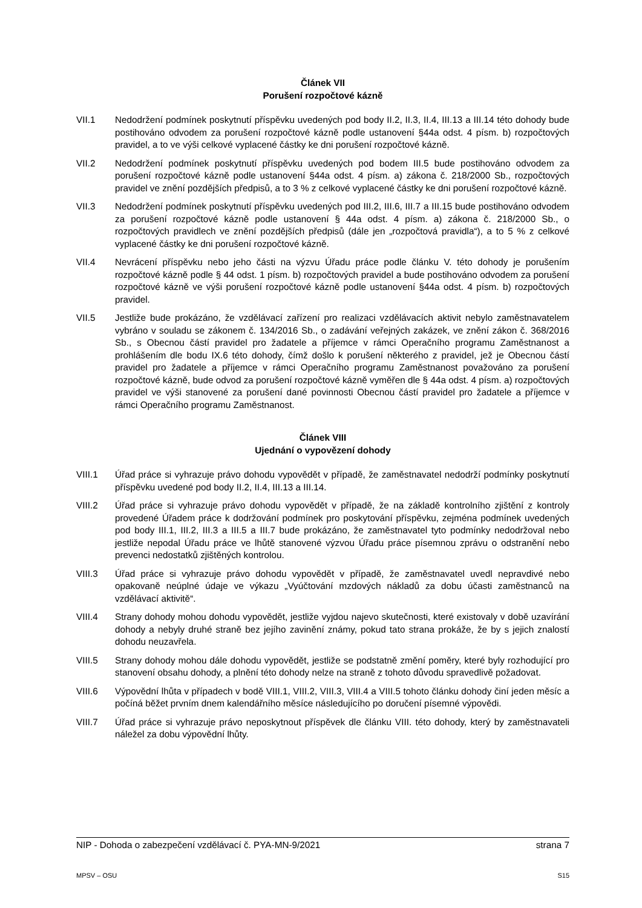Článek VII
Porušení rozpočtové kázně
VII.1 Nedodržení podmínek poskytnutí příspěvku uvedených pod body II.2, II.3, II.4, III.13 a III.14 této dohody bude postihováno odvodem za porušení rozpočtové kázně podle ustanovení §44a odst. 4 písm. b) rozpočtových pravidel, a to ve výši celkové vyplacené částky ke dni porušení rozpočtové kázně.
VII.2 Nedodržení podmínek poskytnutí příspěvku uvedených pod bodem III.5 bude postihováno odvodem za porušení rozpočtové kázně podle ustanovení §44a odst. 4 písm. a) zákona č. 218/2000 Sb., rozpočtových pravidel ve znění pozdějších předpisů, a to 3 % z celkové vyplacené částky ke dni porušení rozpočtové kázně.
VII.3 Nedodržení podmínek poskytnutí příspěvku uvedených pod III.2, III.6, III.7 a III.15 bude postihováno odvodem za porušení rozpočtové kázně podle ustanovení § 44a odst. 4 písm. a) zákona č. 218/2000 Sb., o rozpočtových pravidlech ve znění pozdějších předpisů (dále jen „rozpočtová pravidla“), a to 5 % z celkové vyplacené částky ke dni porušení rozpočtové kázně.
VII.4 Nevrácení příspěvku nebo jeho části na výzvu Úřadu práce podle článku V. této dohody je porušením rozpočtové kázně podle § 44 odst. 1 písm. b) rozpočtových pravidel a bude postihováno odvodem za porušení rozpočtové kázně ve výši porušení rozpočtové kázně podle ustanovení §44a odst. 4 písm. b) rozpočtových pravidel.
VII.5 Jestliže bude prokázáno, že vzdělávací zařízení pro realizaci vzdělávacích aktivit nebylo zaměstnavatelem vybráno v souladu se zákonem č. 134/2016 Sb., o zadávání veřejných zakázek, ve znění zákon č. 368/2016 Sb., s Obecnou částí pravidel pro žadatele a příjemce v rámci Operačního programu Zaměstnanost a prohlášením dle bodu IX.6 této dohody, čímž došlo k porušení některého z pravidel, jež je Obecnou částí pravidel pro žadatele a příjemce v rámci Operačního programu Zaměstnanost považováno za porušení rozpočtové kázně, bude odvod za porušení rozpočtové kázně vyměřen dle § 44a odst. 4 písm. a) rozpočtových pravidel ve výši stanovené za porušení dané povinnosti Obecnou částí pravidel pro žadatele a příjemce v rámci Operačního programu Zaměstnanost.
Článek VIII
Ujednání o vypovězení dohody
VIII.1 Úřad práce si vyhrazuje právo dohodu vypovědět v případě, že zaměstnavatel nedodrží podmínky poskytnutí příspěvku uvedené pod body II.2, II.4, III.13 a III.14.
VIII.2 Úřad práce si vyhrazuje právo dohodu vypovědět v případě, že na základě kontrolního zjištění z kontroly provedené Úřadem práce k dodržování podmínek pro poskytování příspěvku, zejména podmínek uvedených pod body III.1, III.2, III.3 a III.5 a III.7 bude prokázáno, že zaměstnavatel tyto podmínky nedodržoval nebo jestliže nepodal Úřadu práce ve lhůtě stanovené výzvou Úřadu práce písemnou zprávu o odstranění nebo prevenci nedostatků zjištěných kontrolou.
VIII.3 Úřad práce si vyhrazuje právo dohodu vypovědět v případě, že zaměstnavatel uvedl nepravdivé nebo opakovaně neúplné údaje ve výkazu „Vyúčtování mzdových nákladů za dobu účasti zaměstnanců na vzdělávací aktivitě“.
VIII.4 Strany dohody mohou dohodu vypovědět, jestliže vyjdou najevo skutečnosti, které existovaly v době uzavírání dohody a nebyly druhé straně bez jejího zavinění známy, pokud tato strana prokáže, že by s jejich znalostí dohodu neuzavřela.
VIII.5 Strany dohody mohou dále dohodu vypovědět, jestliže se podstatně změní poměry, které byly rozhodující pro stanovení obsahu dohody, a plnění této dohody nelze na straně z tohoto důvodu spravedlivě požadovat.
VIII.6 Výpovědní lhůta v případech v bodě VIII.1, VIII.2, VIII.3, VIII.4 a VIII.5 tohoto článku dohody činí jeden měsíc a počíná běžet prvním dnem kalendářního měsíce následujícího po doručení písemné výpovědi.
VIII.7 Úřad práce si vyhrazuje právo neposkytnout příspěvek dle článku VIII. této dohody, který by zaměstnavateli náležel za dobu výpovědní lhůty.
NIP - Dohoda o zabezpečení vzdělávací č. PYA-MN-9/2021 strana 7
MPSV – OSU S15